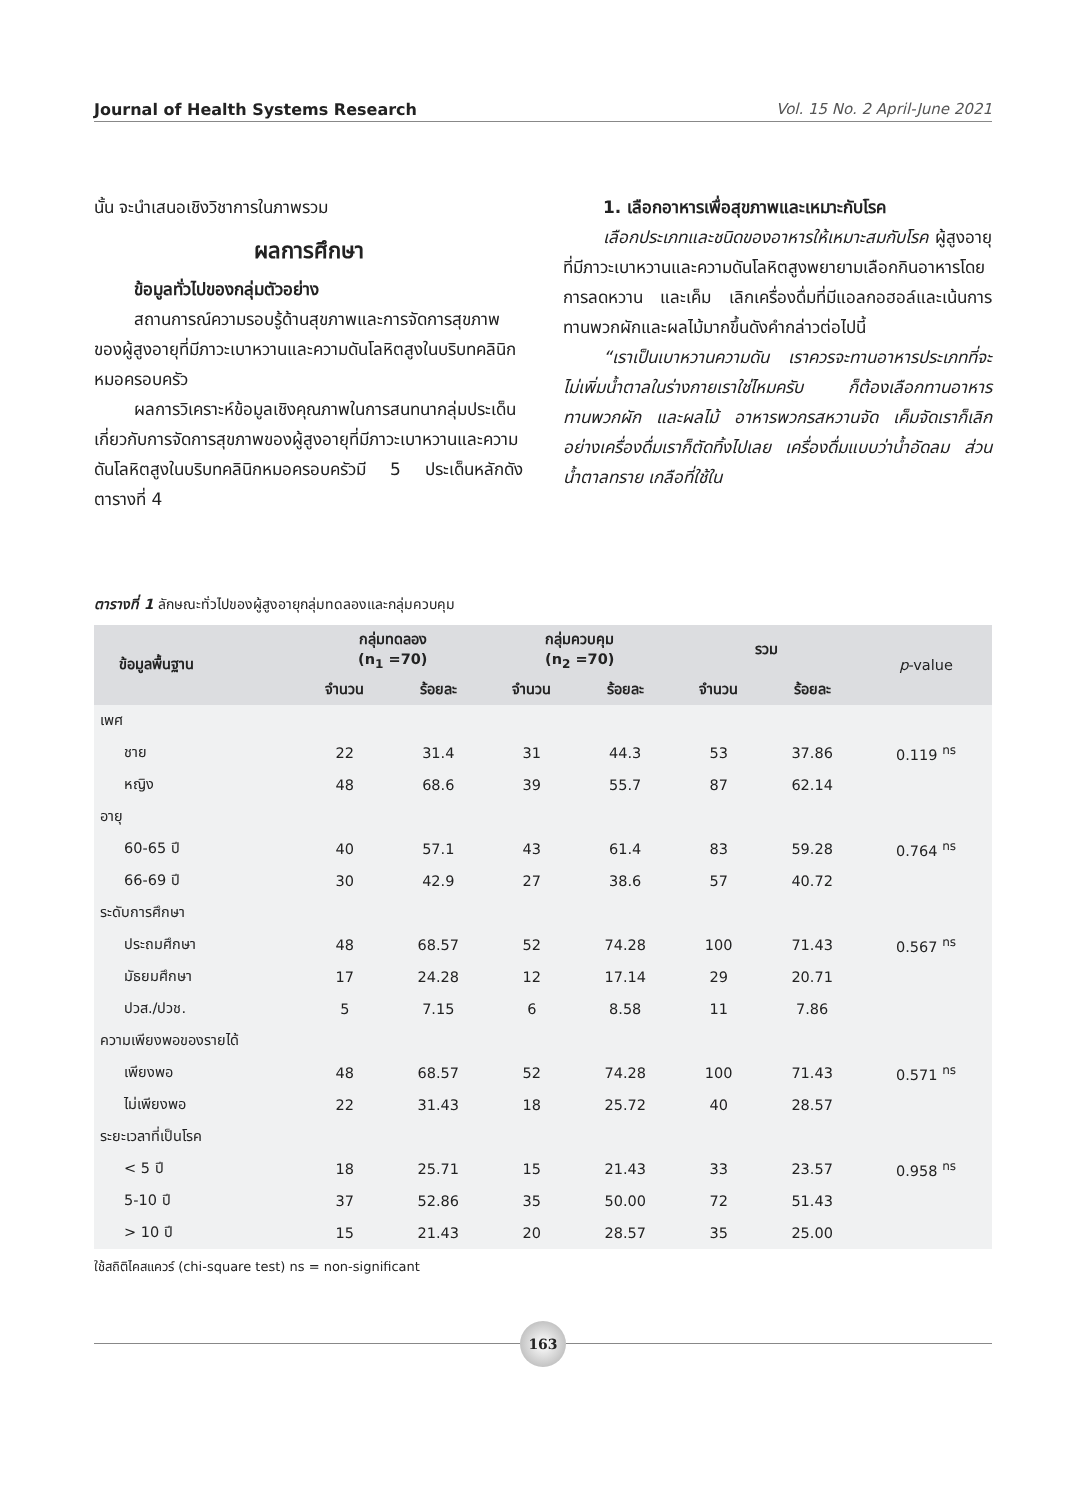Journal of Health Systems Research Vol. 15 No. 2 April-June 2021
นั้น จะนำเสนอเชิงวิชาการในภาพรวม
ผลการศึกษา
ข้อมูลทั่วไปของกลุ่มตัวอย่าง
สถานการณ์ความรอบรู้ด้านสุขภาพและการจัดการสุขภาพของผู้สูงอายุที่มีภาวะเบาหวานและความดันโลหิตสูงในบริบทคลินิกหมอครอบครัว
ผลการวิเคราะห์ข้อมูลเชิงคุณภาพในการสนทนากลุ่มประเด็นเกี่ยวกับการจัดการสุขภาพของผู้สูงอายุที่มีภาวะเบาหวานและความดันโลหิตสูงในบริบทคลินิกหมอครอบครัวมี 5 ประเด็นหลักดังตารางที่ 4
1. เลือกอาหารเพื่อสุขภาพและเหมาะกับโรค
เลือกประเภทและชนิดของอาหารให้เหมาะสมกับโรค ผู้สูงอายุที่มีภาวะเบาหวานและความดันโลหิตสูงพยายามเลือกกินอาหารโดยการลดหวาน และเค็ม เลิกเครื่องดื่มที่มีแอลกอฮอล์และเน้นการทานพวกผักและผลไม้มากขึ้นดังคำกล่าวต่อไปนี้
“เราเป็นเบาหวานความดัน เราควรจะทานอาหารประเภทที่จะไม่เพิ่มน้ำตาลในร่างกายเราใช่ไหมครับ ก็ต้องเลือกทานอาหาร ทานพวกผัก และผลไม้ อาหารพวกรสหวานจัด เค็มจัดเราก็เลิก อย่างเครื่องดื่มเราก็ตัดทิ้งไปเลย เครื่องดื่มแบบว่าน้ำอัดลม ส่วนน้ำตาลทราย เกลือที่ใช้ใน
ตารางที่ 1 ลักษณะทั่วไปของผู้สูงอายุกลุ่มทดลองและกลุ่มควบคุม
| ข้อมูลพื้นฐาน | กลุ่มทดลอง (n<sub>1</sub> =70) | | กลุ่มควบคุม (n<sub>2</sub> =70) | | รวม | | p -value |
| --- | --- | --- | --- | --- | --- | --- | --- |
| | จำนวน | ร้อยละ | จำนวน | ร้อยละ | จำนวน | ร้อยละ | |
| เพศ | | | | | | | |
| ชาย | 22 | 31.4 | 31 | 44.3 | 53 | 37.86 | 0.119 <sup>ns</sup> |
| หญิง | 48 | 68.6 | 39 | 55.7 | 87 | 62.14 | |
| อายุ | | | | | | | |
| 60-65 ปี | 40 | 57.1 | 43 | 61.4 | 83 | 59.28 | 0.764 <sup>ns</sup> |
| 66-69 ปี | 30 | 42.9 | 27 | 38.6 | 57 | 40.72 | |
| ระดับการศึกษา | | | | | | | |
| ประถมศึกษา | 48 | 68.57 | 52 | 74.28 | 100 | 71.43 | 0.567 <sup>ns</sup> |
| มัธยมศึกษา | 17 | 24.28 | 12 | 17.14 | 29 | 20.71 | |
| ปวส./ปวช. | 5 | 7.15 | 6 | 8.58 | 11 | 7.86 | |
| ความเพียงพอของรายได้ | | | | | | | |
| เพียงพอ | 48 | 68.57 | 52 | 74.28 | 100 | 71.43 | 0.571 <sup>ns</sup> |
| ไม่เพียงพอ | 22 | 31.43 | 18 | 25.72 | 40 | 28.57 | |
| ระยะเวลาที่เป็นโรค | | | | | | | |
| < 5 ปี | 18 | 25.71 | 15 | 21.43 | 33 | 23.57 | 0.958 <sup>ns</sup> |
| 5-10 ปี | 37 | 52.86 | 35 | 50.00 | 72 | 51.43 | |
| > 10 ปี | 15 | 21.43 | 20 | 28.57 | 35 | 25.00 | |
ใช้สถิติไคสแควร์ (chi-square test) ns = non-significant
163